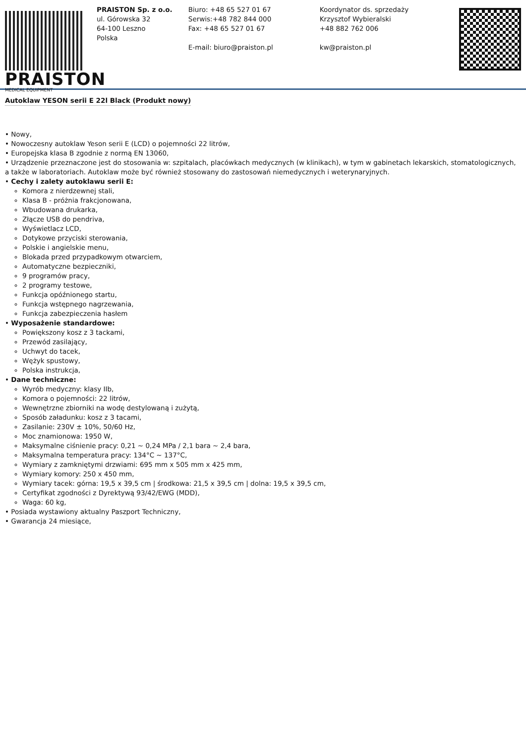PRAISTON
MEDICAL EQUIPMENT
PRAISTON Sp. z o.o.
ul. Górowska 32
64-100 Leszno
Polska
Biuro: +48 65 527 01 67
Serwis:+48 782 844 000
Fax: +48 65 527 01 67
E-mail: biuro@praiston.pl
Koordynator ds. sprzedaży
Krzysztof Wybieralski
+48 882 762 006
kw@praiston.pl
Autoklaw YESON serii E 22l Black (Produkt nowy)
• Nowy,
• Nowoczesny autoklaw Yeson serii E (LCD) o pojemności 22 litrów,
• Europejska klasa B zgodnie z normą EN 13060,
• Urządzenie przeznaczone jest do stosowania w: szpitalach, placówkach medycznych (w klinikach), w tym w gabinetach lekarskich, stomatologicznych, a także w laboratoriach. Autoklaw może być również stosowany do zastosowań niemedycznych i weterynaryjnych.
• Cechy i zalety autoklawu serii E:
Komora z nierdzewnej stali,
Klasa B - próżnia frakcjonowana,
Wbudowana drukarka,
Złącze USB do pendriva,
Wyświetlacz LCD,
Dotykowe przyciski sterowania,
Polskie i angielskie menu,
Blokada przed przypadkowym otwarciem,
Automatyczne bezpieczniki,
9 programów pracy,
2 programy testowe,
Funkcja opóźnionego startu,
Funkcja wstępnego nagrzewania,
Funkcja zabezpieczenia hasłem
• Wyposażenie standardowe:
Powiększony kosz z 3 tackami,
Przewód zasilający,
Uchwyt do tacek,
Wężyk spustowy,
Polska instrukcja,
• Dane techniczne:
Wyrób medyczny: klasy IIb,
Komora o pojemności: 22 litrów,
Wewnętrzne zbiorniki na wodę destylowaną i zużytą,
Sposób załadunku: kosz z 3 tacami,
Zasilanie: 230V ± 10%, 50/60 Hz,
Moc znamionowa: 1950 W,
Maksymalne ciśnienie pracy: 0,21 ~ 0,24 MPa / 2,1 bara ~ 2,4 bara,
Maksymalna temperatura pracy: 134°C ~ 137°C,
Wymiary z zamkniętymi drzwiami: 695 mm x 505 mm x 425 mm,
Wymiary komory: 250 x 450 mm,
Wymiary tacek: górna: 19,5 x 39,5 cm | środkowa: 21,5 x 39,5 cm | dolna: 19,5 x 39,5 cm,
Certyfikat zgodności z Dyrektywą 93/42/EWG (MDD),
Waga: 60 kg,
• Posiada wystawiony aktualny Paszport Techniczny,
• Gwarancja 24 miesiące,